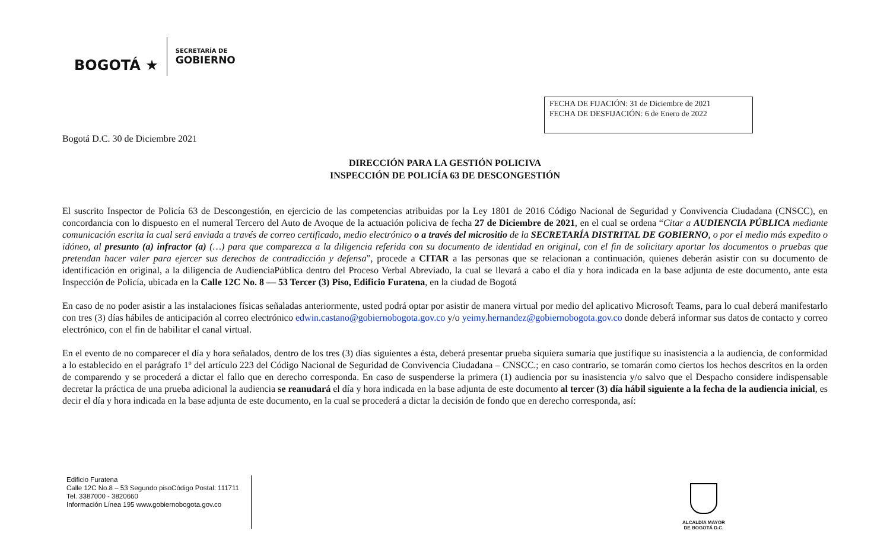BOGOTÁ ★
SECRETARÍA DE
GOBIERNO
FECHA DE FIJACIÓN: 31 de Diciembre de 2021
FECHA DE DESFIJACIÓN: 6 de Enero de 2022
Bogotá D.C. 30 de Diciembre 2021
DIRECCIÓN PARA LA GESTIÓN POLICIVA
INSPECCIÓN DE POLICÍA 63 DE DESCONGESTIÓN
El suscrito Inspector de Policía 63 de Descongestión, en ejercicio de las competencias atribuidas por la Ley 1801 de 2016 Código Nacional de Seguridad y Convivencia Ciudadana (CNSCC), en concordancia con lo dispuesto en el numeral Tercero del Auto de Avoque de la actuación policiva de fecha 27 de Diciembre de 2021, en el cual se ordena “Citar a AUDIENCIA PÚBLICA mediante comunicación escrita la cual será enviada a través de correo certificado, medio electrónico o a través del micrositio de la SECRETARÍA DISTRITAL DE GOBIERNO, o por el medio más expedito o idóneo, al presunto (a) infractor (a) (…) para que comparezca a la diligencia referida con su documento de identidad en original, con el fin de solicitary aportar los documentos o pruebas que pretendan hacer valer para ejercer sus derechos de contradicción y defensa”, procede a CITAR a las personas que se relacionan a continuación, quienes deberán asistir con su documento de identificación en original, a la diligencia de AudienciaPública dentro del Proceso Verbal Abreviado, la cual se llevará a cabo el día y hora indicada en la base adjunta de este documento, ante esta Inspección de Policía, ubicada en la Calle 12C No. 8 — 53 Tercer (3) Piso, Edificio Furatena, en la ciudad de Bogotá
En caso de no poder asistir a las instalaciones físicas señaladas anteriormente, usted podrá optar por asistir de manera virtual por medio del aplicativo Microsoft Teams, para lo cual deberá manifestarlo con tres (3) días hábiles de anticipación al correo electrónico edwin.castano@gobiernobogota.gov.co y/o yeimy.hernandez@gobiernobogota.gov.co donde deberá informar sus datos de contacto y correo electrónico, con el fin de habilitar el canal virtual.
En el evento de no comparecer el día y hora señalados, dentro de los tres (3) días siguientes a ésta, deberá presentar prueba siquiera sumaria que justifique su inasistencia a la audiencia, de conformidad a lo establecido en el parágrafo 1º del artículo 223 del Código Nacional de Seguridad de Convivencia Ciudadana – CNSCC.; en caso contrario, se tomarán como ciertos los hechos descritos en la orden de comparendo y se procederá a dictar el fallo que en derecho corresponda. En caso de suspenderse la primera (1) audiencia por su inasistencia y/o salvo que el Despacho considere indispensable decretar la práctica de una prueba adicional la audiencia se reanudará el día y hora indicada en la base adjunta de este documento al tercer (3) día hábil siguiente a la fecha de la audiencia inicial, es decir el día y hora indicada en la base adjunta de este documento, en la cual se procederá a dictar la decisión de fondo que en derecho corresponda, así:
Edificio Furatena
Calle 12C No.8 – 53 Segundo pisoCódigo Postal: 111711
Tel. 3387000 - 3820660
Información Línea 195 www.gobiernobogota.gov.co
ALCALDÍA MAYOR
DE BOGOTÁ D.C.